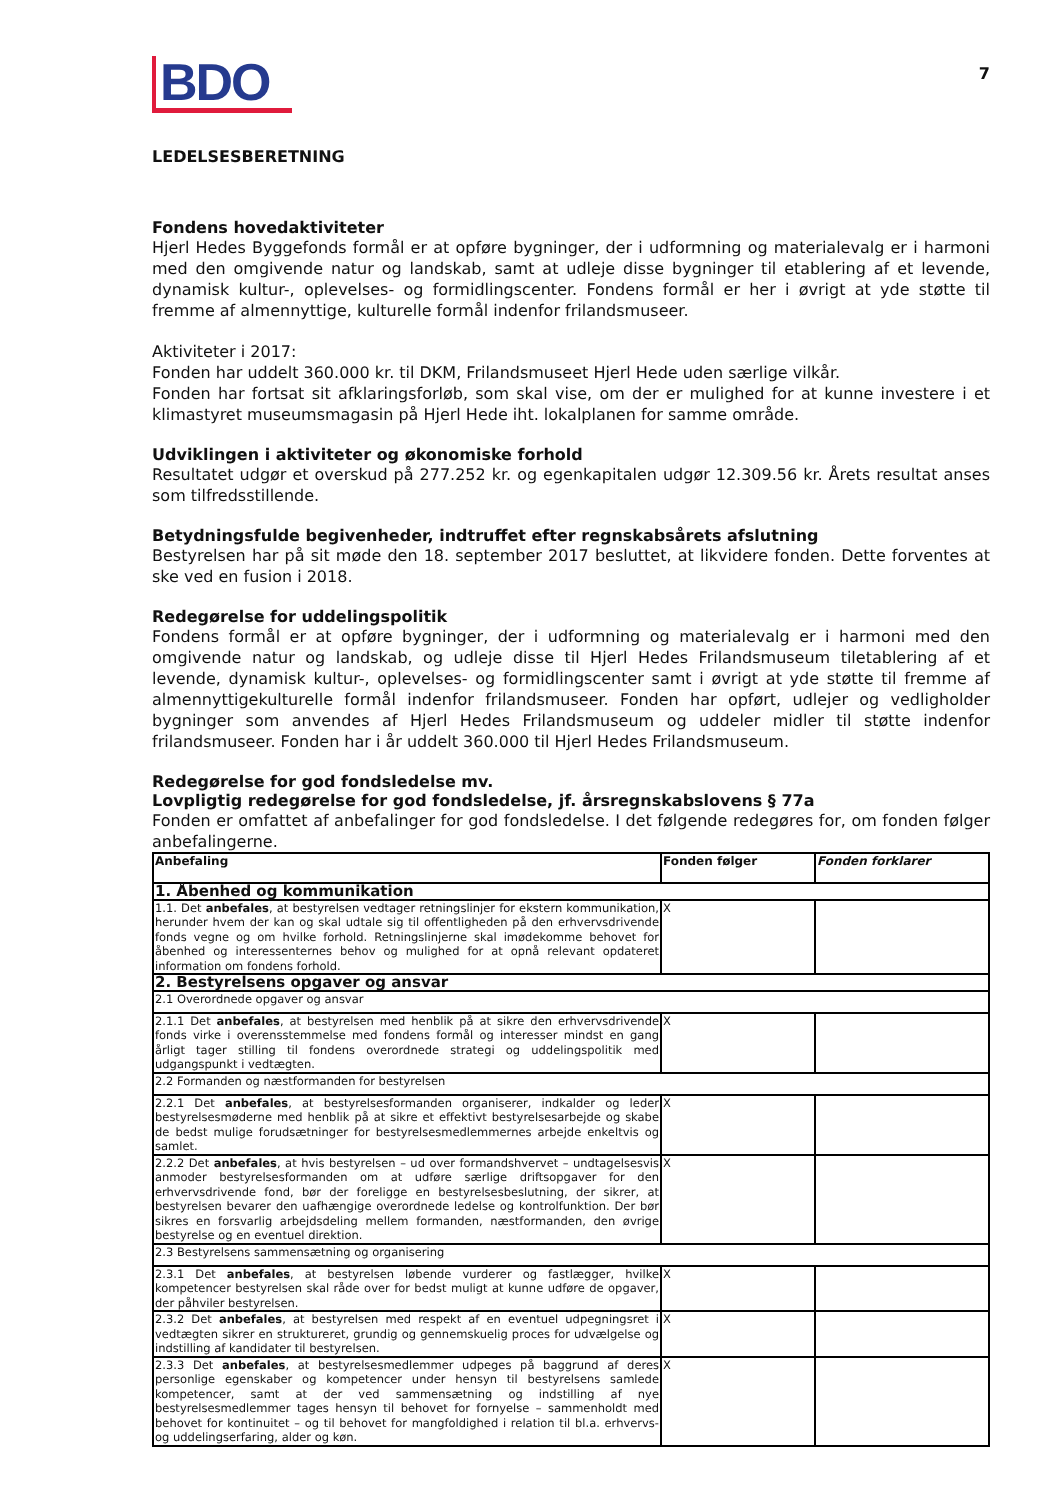BDO
7
LEDELSESBERETNING
Fondens hovedaktiviteter
Hjerl Hedes Byggefonds formål er at opføre bygninger, der i udformning og materialevalg er i harmoni med den omgivende natur og landskab, samt at udleje disse bygninger til etablering af et levende, dynamisk kultur-, oplevelses- og formidlingscenter. Fondens formål er her i øvrigt at yde støtte til fremme af almennyttige, kulturelle formål indenfor frilandsmuseer.
Aktiviteter i 2017:
Fonden har uddelt 360.000 kr. til DKM, Frilandsmuseet Hjerl Hede uden særlige vilkår.
Fonden har fortsat sit afklaringsforløb, som skal vise, om der er mulighed for at kunne investere i et klimastyret museumsmagasin på Hjerl Hede iht. lokalplanen for samme område.
Udviklingen i aktiviteter og økonomiske forhold
Resultatet udgør et overskud på 277.252 kr. og egenkapitalen udgør 12.309.56 kr. Årets resultat anses som tilfredsstillende.
Betydningsfulde begivenheder, indtruffet efter regnskabsårets afslutning
Bestyrelsen har på sit møde den 18. september 2017 besluttet, at likvidere fonden. Dette forventes at ske ved en fusion i 2018.
Redegørelse for uddelingspolitik
Fondens formål er at opføre bygninger, der i udformning og materialevalg er i harmoni med den omgivende natur og landskab, og udleje disse til Hjerl Hedes Frilandsmuseum tiletablering af et levende, dynamisk kultur-, oplevelses- og formidlingscenter samt i øvrigt at yde støtte til fremme af almennyttigekulturelle formål indenfor frilandsmuseer. Fonden har opført, udlejer og vedligholder bygninger som anvendes af Hjerl Hedes Frilandsmuseum og uddeler midler til støtte indenfor frilandsmuseer. Fonden har i år uddelt 360.000 til Hjerl Hedes Frilandsmuseum.
Redegørelse for god fondsledelse mv.
Lovpligtig redegørelse for god fondsledelse, jf. årsregnskabslovens § 77a
Fonden er omfattet af anbefalinger for god fondsledelse. I det følgende redegøres for, om fonden følger anbefalingerne.
| Anbefaling | Fonden følger | Fonden forklarer |
| --- | --- | --- |
| 1. Åbenhed og kommunikation | | |
| 1.1. Det anbefales , at bestyrelsen vedtager retningslinjer for ekstern kommunikation, herunder hvem der kan og skal udtale sig til offentligheden på den erhvervsdrivende fonds vegne og om hvilke forhold. Retningslinjerne skal imødekomme behovet for åbenhed og interessenternes behov og mulighed for at opnå relevant opdateret information om fondens forhold. | X | |
| 2. Bestyrelsens opgaver og ansvar | | |
| 2.1 Overordnede opgaver og ansvar | | |
| 2.1.1 Det anbefales , at bestyrelsen med henblik på at sikre den erhvervsdrivende fonds virke i overensstemmelse med fondens formål og interesser mindst en gang årligt tager stilling til fondens overordnede strategi og uddelingspolitik med udgangspunkt i vedtægten. | X | |
| 2.2 Formanden og næstformanden for bestyrelsen | | |
| 2.2.1 Det anbefales , at bestyrelsesformanden organiserer, indkalder og leder bestyrelsesmøderne med henblik på at sikre et effektivt bestyrelsesarbejde og skabe de bedst mulige forudsætninger for bestyrelsesmedlemmernes arbejde enkeltvis og samlet. | X | |
| 2.2.2 Det anbefales , at hvis bestyrelsen – ud over formandshvervet – undtagelsesvis anmoder bestyrelsesformanden om at udføre særlige driftsopgaver for den erhvervsdrivende fond, bør der foreligge en bestyrelsesbeslutning, der sikrer, at bestyrelsen bevarer den uafhængige overordnede ledelse og kontrolfunktion. Der bør sikres en forsvarlig arbejdsdeling mellem formanden, næstformanden, den øvrige bestyrelse og en eventuel direktion. | X | |
| 2.3 Bestyrelsens sammensætning og organisering | | |
| 2.3.1 Det anbefales , at bestyrelsen løbende vurderer og fastlægger, hvilke kompetencer bestyrelsen skal råde over for bedst muligt at kunne udføre de opgaver, der påhviler bestyrelsen. | X | |
| 2.3.2 Det anbefales , at bestyrelsen med respekt af en eventuel udpegningsret i vedtægten sikrer en struktureret, grundig og gennemskuelig proces for udvælgelse og indstilling af kandidater til bestyrelsen. | X | |
| 2.3.3 Det anbefales , at bestyrelsesmedlemmer udpeges på baggrund af deres personlige egenskaber og kompetencer under hensyn til bestyrelsens samlede kompetencer, samt at der ved sammensætning og indstilling af nye bestyrelsesmedlemmer tages hensyn til behovet for fornyelse – sammenholdt med behovet for kontinuitet – og til behovet for mangfoldighed i relation til bl.a. erhvervs- og uddelingserfaring, alder og køn. | X | |